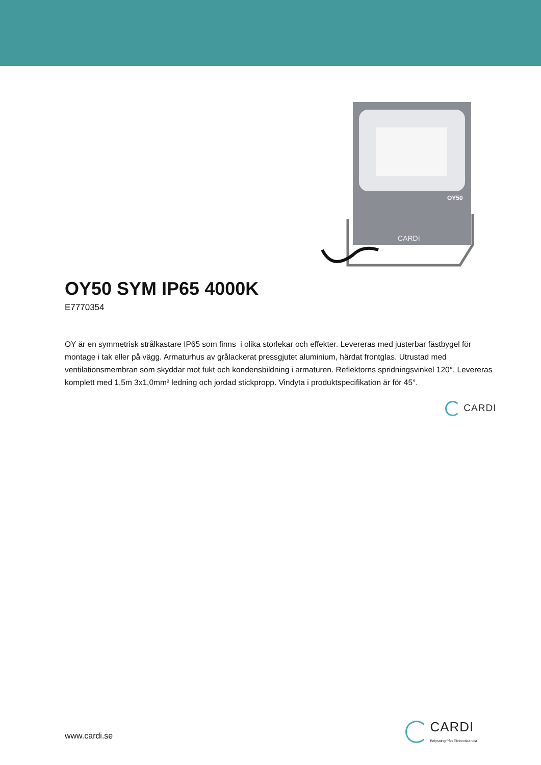OY50
CARDI
OY50 SYM IP65 4000K
E7770354
OY är en symmetrisk strålkastare IP65 som finns i olika storlekar och effekter. Levereras med justerbar fästbygel för montage i tak eller på vägg. Armaturhus av grålackerat pressgjutet aluminium, härdat frontglas. Utrustad med ventilationsmembran som skyddar mot fukt och kondensbildning i armaturen. Reflektorns spridningsvinkel 120°. Levereras komplett med 1,5m 3x1,0mm² ledning och jordad stickpropp. Vindyta i produktspecifikation är för 45°.
CARDI
www.cardi.se
CARDI
Belysning från Elektroskandia